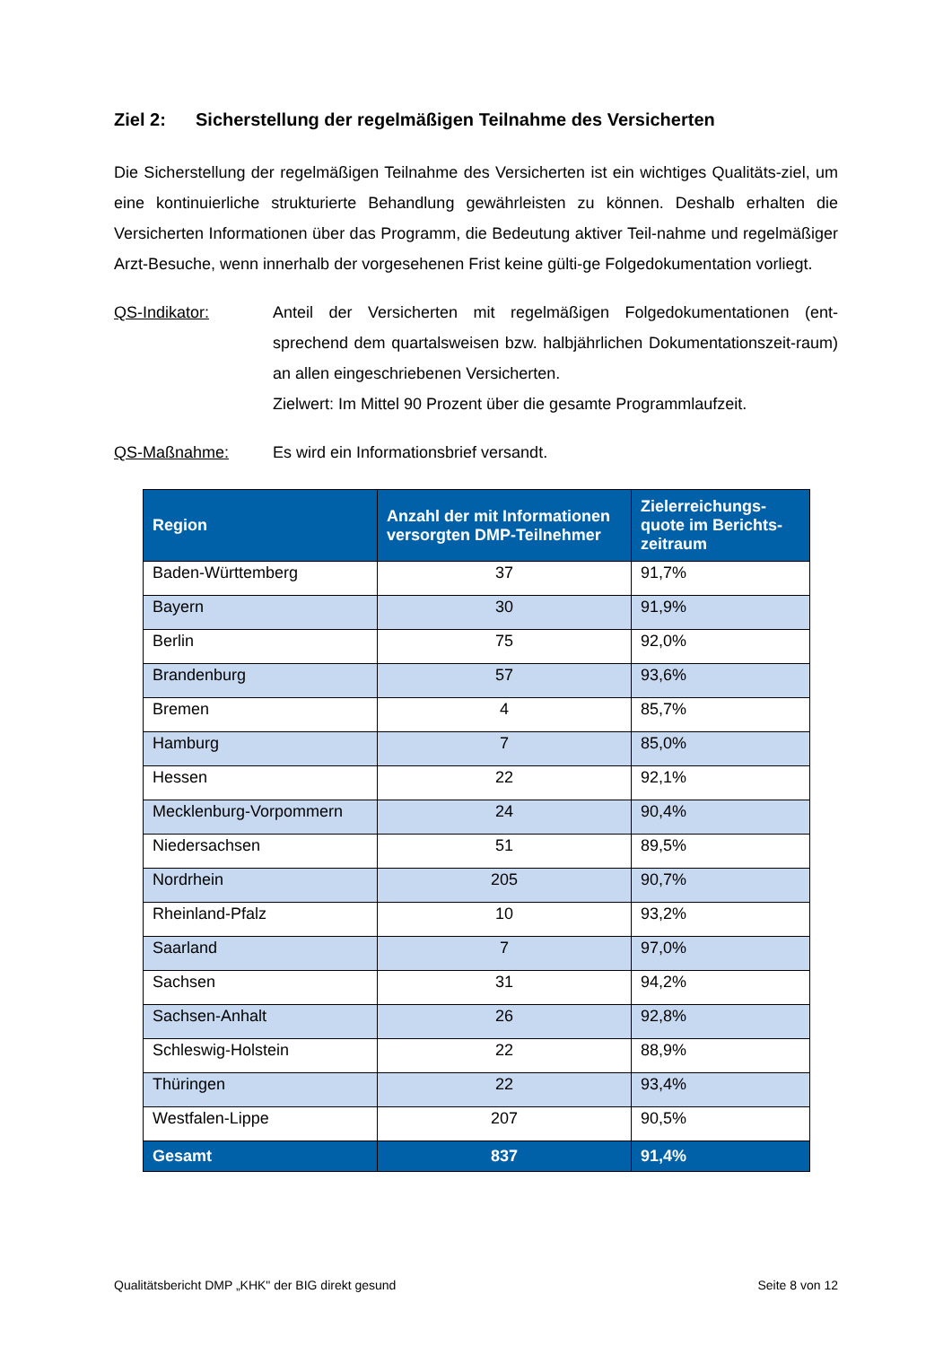Ziel 2: Sicherstellung der regelmäßigen Teilnahme des Versicherten
Die Sicherstellung der regelmäßigen Teilnahme des Versicherten ist ein wichtiges Qualitäts-ziel, um eine kontinuierliche strukturierte Behandlung gewährleisten zu können. Deshalb erhalten die Versicherten Informationen über das Programm, die Bedeutung aktiver Teil-nahme und regelmäßiger Arzt-Besuche, wenn innerhalb der vorgesehenen Frist keine gülti-ge Folgedokumentation vorliegt.
QS-Indikator: Anteil der Versicherten mit regelmäßigen Folgedokumentationen (ent-sprechend dem quartalsweisen bzw. halbjährlichen Dokumentationszeit-raum) an allen eingeschriebenen Versicherten.
Zielwert: Im Mittel 90 Prozent über die gesamte Programmlaufzeit.
QS-Maßnahme: Es wird ein Informationsbrief versandt.
| Region | Anzahl der mit Informationen versorgten DMP-Teilnehmer | Zielerreichungs-quote im Berichts-zeitraum |
| --- | --- | --- |
| Baden-Württemberg | 37 | 91,7% |
| Bayern | 30 | 91,9% |
| Berlin | 75 | 92,0% |
| Brandenburg | 57 | 93,6% |
| Bremen | 4 | 85,7% |
| Hamburg | 7 | 85,0% |
| Hessen | 22 | 92,1% |
| Mecklenburg-Vorpommern | 24 | 90,4% |
| Niedersachsen | 51 | 89,5% |
| Nordrhein | 205 | 90,7% |
| Rheinland-Pfalz | 10 | 93,2% |
| Saarland | 7 | 97,0% |
| Sachsen | 31 | 94,2% |
| Sachsen-Anhalt | 26 | 92,8% |
| Schleswig-Holstein | 22 | 88,9% |
| Thüringen | 22 | 93,4% |
| Westfalen-Lippe | 207 | 90,5% |
| Gesamt | 837 | 91,4% |
Qualitätsbericht DMP „KHK" der BIG direkt gesund Seite 8 von 12